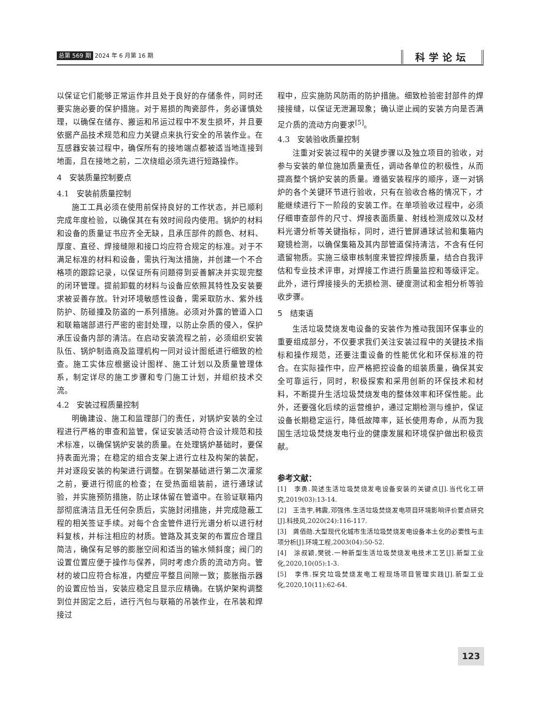总第 569 期 2024 年 6 月第 16 期 科学论坛
以保证它们能够正常运作并且处于良好的存储条件，同时还要实施必要的保护措施。对于易损的陶瓷部件，务必谨慎处理，以确保在储存、搬运和吊运过程中不发生损坏，并且要依据产品技术规范和应力关键点来执行安全的吊装作业。在互感器安装过程中，确保所有的接地端点都被适当地连接到地面，且在接地之前，二次绕组必须先进行短路操作。
4　安装质量控制要点
4.1　安装前质量控制
施工工具必须在使用前保持良好的工作状态，并已顺利完成年度检验，以确保其在有效时间段内使用。锅炉的材料和设备的质量证书应齐全无缺，且承压部件的颜色、材料、厚度、直径、焊接缝隙和接口均应符合规定的标准。对于不满足标准的材料和设备，需执行淘汰措施，并创建一个不合格项的跟踪记录，以保证所有问题得到妥善解决并实现完整的闭环管理。提前卸载的材料与设备应依照其特性及安装要求被妥善存放。针对环境敏感性设备，需采取防水、紫外线防护、防碰撞及防盗的一系列措施。必须对外露的管道入口和联箱端部进行严密的密封处理，以防止杂质的侵入，保护承压设备内部的清洁。在启动安装流程之前，必须组织安装队伍、锅炉制造商及监理机构一同对设计图纸进行细致的检查。施工实体应根据设计图样、施工计划以及质量管理体系，制定详尽的施工步骤和专门施工计划，并组织技术交流。
4.2　安装过程质量控制
明确建设、施工和监理部门的责任，对锅炉安装的全过程进行严格的审查和监管，保证安装活动符合设计规范和技术标准，以确保锅炉安装的质量。在处理锅炉基础时，要保持表面光滑；在稳定的组合支架上进行立柱及构架的装配，并对逐段安装的构架进行调整。在钢架基础进行第二次灌浆之前，要进行彻底的检查；在受热面组装前，进行通球试验，并实施预防措施，防止球体留在管道中。在验证联箱内部彻底清洁且无任何杂质后，实施封闭措施，并完成隐蔽工程的相关签证手续。对每个合金管件进行光谱分析以进行材料复核，并标注相应的材质。管路及其支架的布置应合理且简洁，确保有足够的膨胀空间和适当的输水倾斜度；阀门的设置位置应便于操作与保养，同时考虑介质的流动方向。管材的坡口应符合标准，内壁应平整且间隙一致；膨胀指示器的设置应恰当，安装应稳定且显示应精确。在锅炉架构调整到位并固定之后，进行汽包与联箱的吊装作业，在吊装和焊接过
程中，应实施防风防雨的防护措施。细致检验密封部件的焊接接缝，以保证无泄漏现象；确认逆止阀的安装方向是否满足介质的流动方向要求<sup>[5]</sup>。
4.3　安装验收质量控制
注重对安装过程中的关键步骤以及独立项目的验收，对参与安装的单位施加质量责任，调动各单位的积极性，从而提高整个锅炉安装的质量。遵循安装程序的顺序，逐一对锅炉的各个关键环节进行验收，只有在验收合格的情况下，才能继续进行下一阶段的安装工作。在单项验收过程中，必须仔细审查部件的尺寸、焊接表面质量、射线检测成效以及材料光谱分析等关键指标，同时，进行管屏通球试验和集箱内窥镜检测，以确保集箱及其内部管道保持清洁，不含有任何遗留物质。实施三级审核制度来管控焊接质量，结合自我评估和专业技术评审，对焊接工作进行质量监控和等级评定。此外，进行焊接接头的无损检测、硬度测试和金相分析等验收步骤。
5　结束语
生活垃圾焚烧发电设备的安装作为推动我国环保事业的重要组成部分，不仅要求我们关注安装过程中的关键技术指标和操作规范，还要注重设备的性能优化和环保标准的符合。在实际操作中，应严格把控设备的组装质量，确保其安全可靠运行，同时，积极探索和采用创新的环保技术和材料，不断提升生活垃圾焚烧发电的整体效率和环保性能。此外，还要强化后续的运营维护，通过定期检测与维护，保证设备长期稳定运行，降低故障率，延长使用寿命，从而为我国生活垃圾焚烧发电行业的健康发展和环境保护做出积极贡献。
参考文献：
[1]　李勇.简述生活垃圾焚烧发电设备安装的关键点[J].当代化工研究,2019(03):13-14.
[2]　王浩宇,韩震,邓强伟.生活垃圾焚烧发电项目环境影响评价要点研究[J].科技风,2020(24):116-117.
[3]　龚佰勋.大型现代化城市生活垃圾焚烧发电设备本土化的必要性与主项分析[J].环境工程,2003(04):50-52.
[4]　涂叔颖,樊锐.一种新型生活垃圾焚烧发电技术工艺[J].新型工业化,2020,10(05):1-3.
[5]　李伟.探究垃圾焚烧发电工程现场项目管理实践[J].新型工业化,2020,10(11):62-64.
123